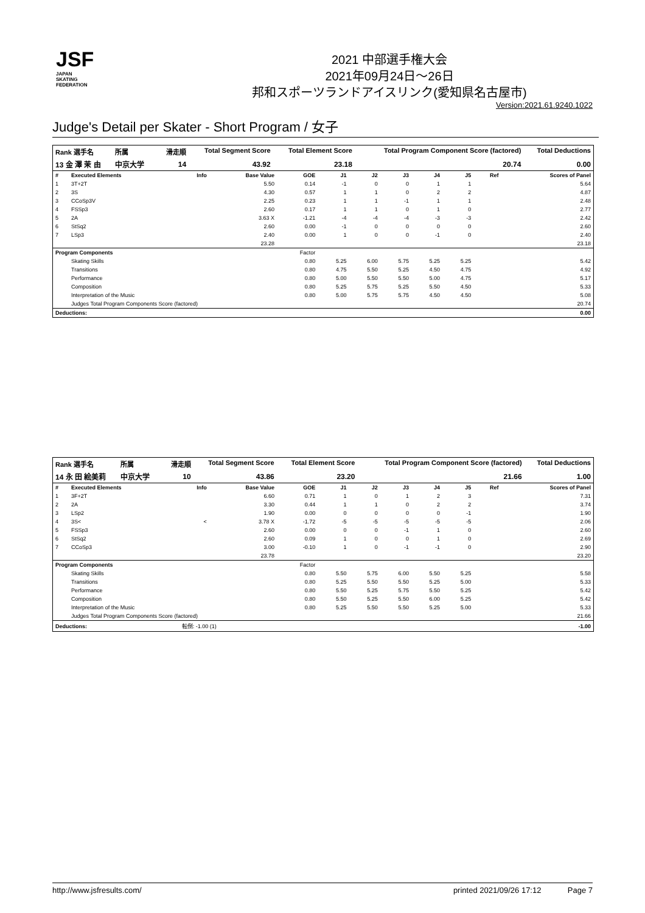JSF
JAPAN
SKATING
FEDERATION
2021 中部選手権大会
2021年09月24日～26日
邦和スポーツランドアイスリンク(愛知県名古屋市)
Version:2021.61.9240.1022
Judge's Detail per Skater - Short Program / 女子
| Rank 選手名 | 所属 | | 滑走順 | Total Segment Score | Total Element Score | Total Program Component Score (factored) | Total Deductions |
| --- | --- | --- | --- | --- | --- | --- | --- |
| 13 金 澤 茉 由 | 中京大学 | | 14 | 43.92 | 23.18 | 20.74 | 0.00 |
| # | Executed Elements | Info | Base Value | GOE | J1 | J2 | J3 | J4 | J5 | Ref | Scores of Panel |
| 1 | 3T+2T | | 5.50 | 0.14 | -1 | 0 | 0 | 1 | 1 | | 5.64 |
| 2 | 3S | | 4.30 | 0.57 | 1 | 1 | 0 | 2 | 2 | | 4.87 |
| 3 | CCoSp3V | | 2.25 | 0.23 | 1 | 1 | -1 | 1 | 1 | | 2.48 |
| 4 | FSSp3 | | 2.60 | 0.17 | 1 | 1 | 0 | 1 | 0 | | 2.77 |
| 5 | 2A | | 3.63 X | -1.21 | -4 | -4 | -4 | -3 | -3 | | 2.42 |
| 6 | StSq2 | | 2.60 | 0.00 | -1 | 0 | 0 | 0 | 0 | | 2.60 |
| 7 | LSp3 | | 2.40 | 0.00 | 1 | 0 | 0 | -1 | 0 | | 2.40 |
| | | | 23.28 | | | | | | | | 23.18 |
| Program Components | | | | Factor | | | | | | | |
| | Skating Skills | | | 0.80 | 5.25 | 6.00 | 5.75 | 5.25 | 5.25 | | 5.42 |
| | Transitions | | | 0.80 | 4.75 | 5.50 | 5.25 | 4.50 | 4.75 | | 4.92 |
| | Performance | | | 0.80 | 5.00 | 5.50 | 5.50 | 5.00 | 4.75 | | 5.17 |
| | Composition | | | 0.80 | 5.25 | 5.75 | 5.25 | 5.50 | 4.50 | | 5.33 |
| | Interpretation of the Music | | | 0.80 | 5.00 | 5.75 | 5.75 | 4.50 | 4.50 | | 5.08 |
| | Judges Total Program Components Score (factored) | | | | | | | | | | 20.74 |
| Deductions: | | | | | | | | | | | 0.00 |
| Rank 選手名 | 所属 | | 滑走順 | Total Segment Score | Total Element Score | Total Program Component Score (factored) | Total Deductions |
| --- | --- | --- | --- | --- | --- | --- | --- |
| 14 永 田 絵美莉 | 中京大学 | | 10 | 43.86 | 23.20 | 21.66 | 1.00 |
| # | Executed Elements | Info | Base Value | GOE | J1 | J2 | J3 | J4 | J5 | Ref | Scores of Panel |
| 1 | 3F+2T | | 6.60 | 0.71 | 1 | 0 | 1 | 2 | 3 | | 7.31 |
| 2 | 2A | | 3.30 | 0.44 | 1 | 1 | 0 | 2 | 2 | | 3.74 |
| 3 | LSp2 | | 1.90 | 0.00 | 0 | 0 | 0 | 0 | -1 | | 1.90 |
| 4 | 3S< | < | 3.78 X | -1.72 | -5 | -5 | -5 | -5 | -5 | | 2.06 |
| 5 | FSSp3 | | 2.60 | 0.00 | 0 | 0 | -1 | 1 | 0 | | 2.60 |
| 6 | StSq2 | | 2.60 | 0.09 | 1 | 0 | 0 | 1 | 0 | | 2.69 |
| 7 | CCoSp3 | | 3.00 | -0.10 | 1 | 0 | -1 | -1 | 0 | | 2.90 |
| | | | 23.78 | | | | | | | | 23.20 |
| Program Components | | | | Factor | | | | | | | |
| | Skating Skills | | | 0.80 | 5.50 | 5.75 | 6.00 | 5.50 | 5.25 | | 5.58 |
| | Transitions | | | 0.80 | 5.25 | 5.50 | 5.50 | 5.25 | 5.00 | | 5.33 |
| | Performance | | | 0.80 | 5.50 | 5.25 | 5.75 | 5.50 | 5.25 | | 5.42 |
| | Composition | | | 0.80 | 5.50 | 5.25 | 5.50 | 6.00 | 5.25 | | 5.42 |
| | Interpretation of the Music | | | 0.80 | 5.25 | 5.50 | 5.50 | 5.25 | 5.00 | | 5.33 |
| | Judges Total Program Components Score (factored) | | | | | | | | | | 21.66 |
| Deductions: | | 転倒: -1.00 (1) | | | | | | | | | -1.00 |
http://www.jsfresults.com/ printed 2021/09/26 17:12 Page 7